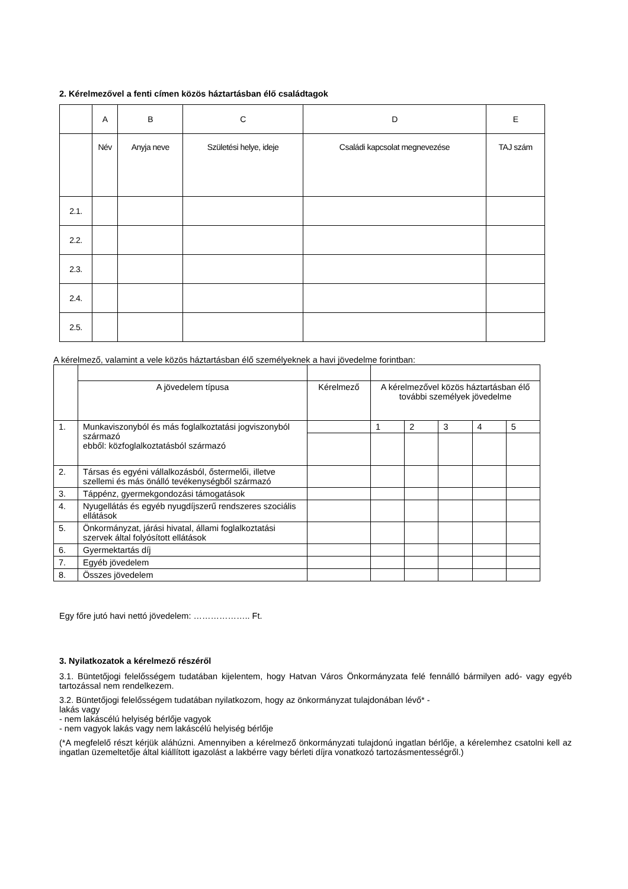2. Kérelmezővel a fenti címen közös háztartásban élő családtagok
| | A | B | C | D | E |
| --- | --- | --- | --- | --- | --- |
| | Név | Anyja neve | Születési helye, ideje | Családi kapcsolat megnevezése | TAJ szám |
| 2.1. | | | | | |
| 2.2. | | | | | |
| 2.3. | | | | | |
| 2.4. | | | | | |
| 2.5. | | | | | |
A kérelmező, valamint a vele közös háztartásban élő személyeknek a havi jövedelme forintban:
| | A jövedelem típusa | Kérelmező | A kérelmezővel közös háztartásban élő további személyek jövedelme | | | | |
| --- | --- | --- | --- | --- | --- | --- | --- |
| 1. | Munkaviszonyból és más foglalkoztatási jogviszonyból származó ebből: közfoglalkoztatásból származó | | 1 | 2 | 3 | 4 | 5 |
| 2. | Társas és egyéni vállalkozásból, őstermelői, illetve szellemi és más önálló tevékenységből származó | | | | | | |
| 3. | Táppénz, gyermekgondozási támogatások | | | | | | |
| 4. | Nyugellátás és egyéb nyugdíjszerű rendszeres szociális ellátások | | | | | | |
| 5. | Önkormányzat, járási hivatal, állami foglalkoztatási szervek által folyósított ellátások | | | | | | |
| 6. | Gyermektartás díj | | | | | | |
| 7. | Egyéb jövedelem | | | | | | |
| 8. | Összes jövedelem | | | | | | |
Egy főre jutó havi nettó jövedelem: ……………….. Ft.
3. Nyilatkozatok a kérelmező részéről
3.1. Büntetőjogi felelősségem tudatában kijelentem, hogy Hatvan Város Önkormányzata felé fennálló bármilyen adó- vagy egyéb tartozással nem rendelkezem.
3.2. Büntetőjogi felelősségem tudatában nyilatkozom, hogy az önkormányzat tulajdonában lévő* -
lakás vagy
- nem lakáscélú helyiség bérlője vagyok
- nem vagyok lakás vagy nem lakáscélú helyiség bérlője
(*A megfelelő részt kérjük aláhúzni. Amennyiben a kérelmező önkormányzati tulajdonú ingatlan bérlője, a kérelemhez csatolni kell az ingatlan üzemeltetője által kiállított igazolást a lakbérre vagy bérleti díjra vonatkozó tartozásmentességről.)